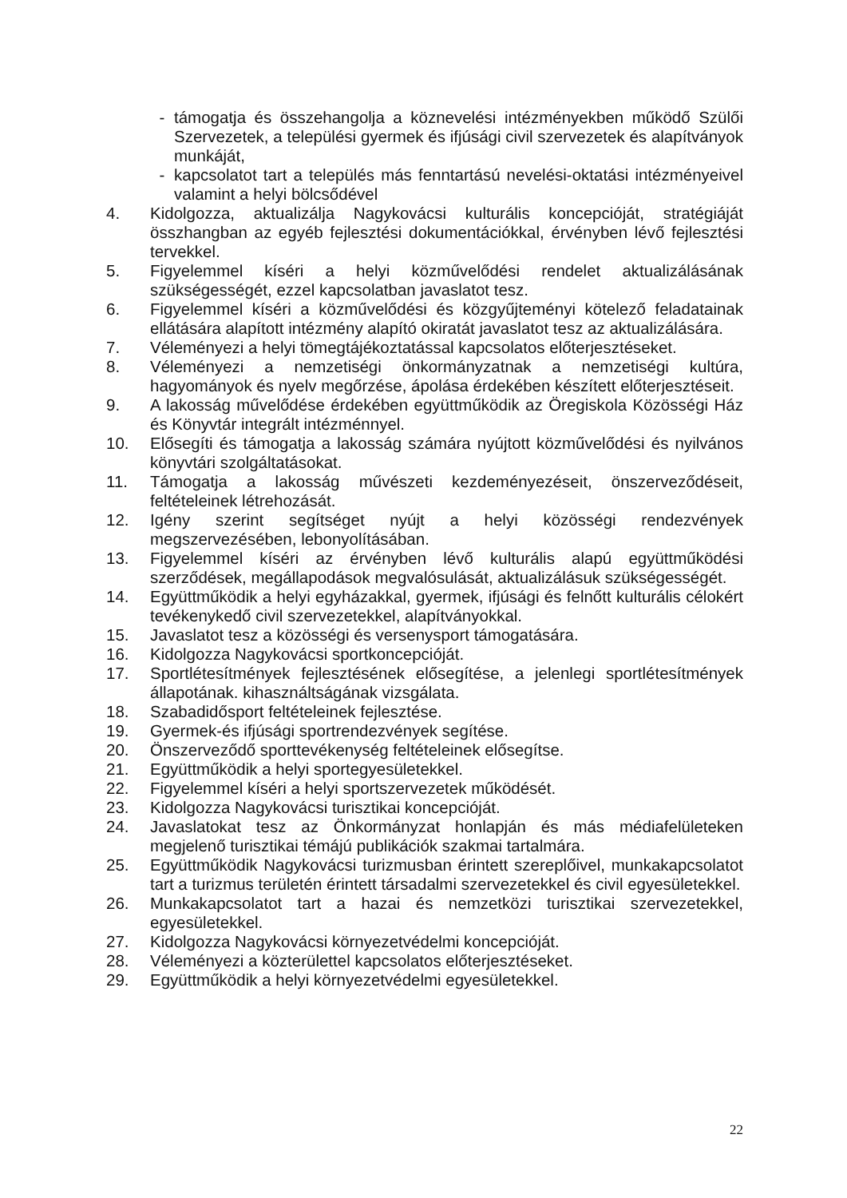- támogatja és összehangolja a köznevelési intézményekben működő Szülői Szervezetek, a települési gyermek és ifjúsági civil szervezetek és alapítványok munkáját,
- kapcsolatot tart a település más fenntartású nevelési-oktatási intézményeivel valamint a helyi bölcsődével
4. Kidolgozza, aktualizálja Nagykovácsi kulturális koncepcióját, stratégiáját összhangban az egyéb fejlesztési dokumentációkkal, érvényben lévő fejlesztési tervekkel.
5. Figyelemmel kíséri a helyi közművelődési rendelet aktualizálásának szükségességét, ezzel kapcsolatban javaslatot tesz.
6. Figyelemmel kíséri a közművelődési és közgyűjteményi kötelező feladatainak ellátására alapított intézmény alapító okiratát javaslatot tesz az aktualizálására.
7. Véleményezi a helyi tömegtájékoztatással kapcsolatos előterjesztéseket.
8. Véleményezi a nemzetiségi önkormányzatnak a nemzetiségi kultúra, hagyományok és nyelv megőrzése, ápolása érdekében készített előterjesztéseit.
9. A lakosság művelődése érdekében együttműködik az Öregiskola Közösségi Ház és Könyvtár integrált intézménnyel.
10. Elősegíti és támogatja a lakosság számára nyújtott közművelődési és nyilvános könyvtári szolgáltatásokat.
11. Támogatja a lakosság művészeti kezdeményezéseit, önszerveződéseit, feltételeinek létrehozását.
12. Igény szerint segítséget nyújt a helyi közösségi rendezvények megszervezésében, lebonyolításában.
13. Figyelemmel kíséri az érvényben lévő kulturális alapú együttműködési szerződések, megállapodások megvalósulását, aktualizálásuk szükségességét.
14. Együttműködik a helyi egyházakkal, gyermek, ifjúsági és felnőtt kulturális célokért tevékenykedő civil szervezetekkel, alapítványokkal.
15. Javaslatot tesz a közösségi és versenysport támogatására.
16. Kidolgozza Nagykovácsi sportkoncepcióját.
17. Sportlétesítmények fejlesztésének elősegítése, a jelenlegi sportlétesítmények állapotának. kihasználtságának vizsgálata.
18. Szabadidősport feltételeinek fejlesztése.
19. Gyermek-és ifjúsági sportrendezvények segítése.
20. Önszerveződő sporttevékenység feltételeinek elősegítse.
21. Együttműködik a helyi sportegyesületekkel.
22. Figyelemmel kíséri a helyi sportszervezetek működését.
23. Kidolgozza Nagykovácsi turisztikai koncepcióját.
24. Javaslatokat tesz az Önkormányzat honlapján és más médiafelületeken megjelenő turisztikai témájú publikációk szakmai tartalmára.
25. Együttműködik Nagykovácsi turizmusban érintett szereplőivel, munkakapcsolatot tart a turizmus területén érintett társadalmi szervezetekkel és civil egyesületekkel.
26. Munkakapcsolatot tart a hazai és nemzetközi turisztikai szervezetekkel, egyesületekkel.
27. Kidolgozza Nagykovácsi környezetvédelmi koncepcióját.
28. Véleményezi a közterülettel kapcsolatos előterjesztéseket.
29. Együttműködik a helyi környezetvédelmi egyesületekkel.
22